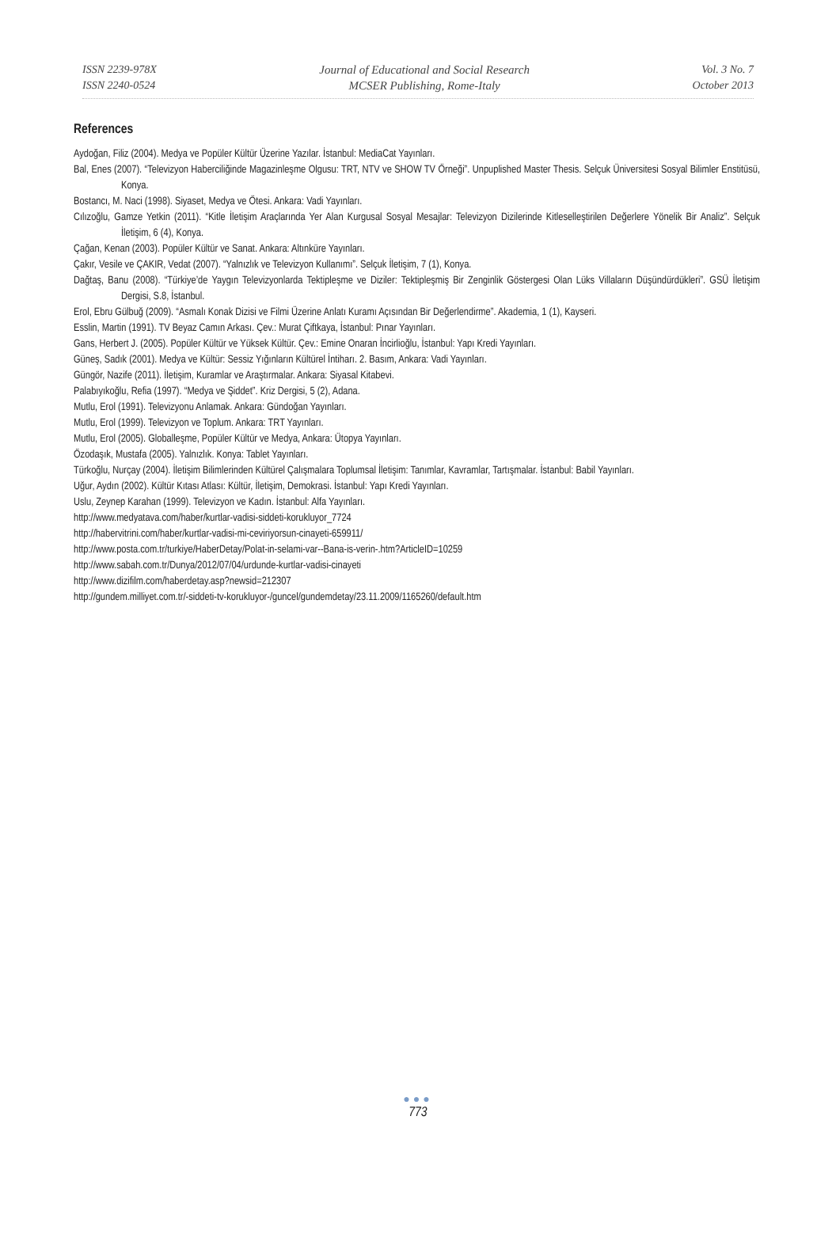ISSN 2239-978X
ISSN 2240-0524
Journal of Educational and Social Research
MCSER Publishing, Rome-Italy
Vol. 3 No. 7
October 2013
References
Aydoğan, Filiz (2004). Medya ve Popüler Kültür Üzerine Yazılar. İstanbul: MediaCat Yayınları.
Bal, Enes (2007). “Televizyon Haberciliğinde Magazinleşme Olgusu: TRT, NTV ve SHOW TV Örneği”. Unpuplished Master Thesis. Selçuk Üniversitesi Sosyal Bilimler Enstitüsü, Konya.
Bostancı, M. Naci (1998). Siyaset, Medya ve Ötesi. Ankara: Vadi Yayınları.
Cılızoğlu, Gamze Yetkin (2011). “Kitle İletişim Araçlarında Yer Alan Kurgusal Sosyal Mesajlar: Televizyon Dizilerinde Kitleselleştirilen Değerlere Yönelik Bir Analiz”. Selçuk İletişim, 6 (4), Konya.
Çağan, Kenan (2003). Popüler Kültür ve Sanat. Ankara: Altınküre Yayınları.
Çakır, Vesile ve ÇAKIR, Vedat (2007). “Yalnızlık ve Televizyon Kullanımı”. Selçuk İletişim, 7 (1), Konya.
Dağtaş, Banu (2008). “Türkiye’de Yaygın Televizyonlarda Tektipleşme ve Diziler: Tektipleşmiş Bir Zenginlik Göstergesi Olan Lüks Villaların Düşündürdükleri”. GSÜ İletişim Dergisi, S.8, İstanbul.
Erol, Ebru Gülbuğ (2009). “Asmalı Konak Dizisi ve Filmi Üzerine Anlatı Kuramı Açısından Bir Değerlendirme”. Akademia, 1 (1), Kayseri.
Esslin, Martin (1991). TV Beyaz Camın Arkası. Çev.: Murat Çiftkaya, İstanbul: Pınar Yayınları.
Gans, Herbert J. (2005). Popüler Kültür ve Yüksek Kültür. Çev.: Emine Onaran İncirlioğlu, İstanbul: Yapı Kredi Yayınları.
Güneş, Sadık (2001). Medya ve Kültür: Sessiz Yığınların Kültürel İntiharı. 2. Basım, Ankara: Vadi Yayınları.
Güngör, Nazife (2011). İletişim, Kuramlar ve Araştırmalar. Ankara: Siyasal Kitabevi.
Palabıyıkoğlu, Refia (1997). “Medya ve Şiddet”. Kriz Dergisi, 5 (2), Adana.
Mutlu, Erol (1991). Televizyonu Anlamak. Ankara: Gündoğan Yayınları.
Mutlu, Erol (1999). Televizyon ve Toplum. Ankara: TRT Yayınları.
Mutlu, Erol (2005). Globalleşme, Popüler Kültür ve Medya, Ankara: Ütopya Yayınları.
Özodaşık, Mustafa (2005). Yalnızlık. Konya: Tablet Yayınları.
Türkoğlu, Nurçay (2004). İletişim Bilimlerinden Kültürel Çalışmalara Toplumsal İletişim: Tanımlar, Kavramlar, Tartışmalar. İstanbul: Babil Yayınları.
Uğur, Aydın (2002). Kültür Kıtası Atlası: Kültür, İletişim, Demokrasi. İstanbul: Yapı Kredi Yayınları.
Uslu, Zeynep Karahan (1999). Televizyon ve Kadın. İstanbul: Alfa Yayınları.
http://www.medyatava.com/haber/kurtlar-vadisi-siddeti-korukluyor_7724
http://habervitrini.com/haber/kurtlar-vadisi-mi-ceviriyorsun-cinayeti-659911/
http://www.posta.com.tr/turkiye/HaberDetay/Polat-in-selami-var--Bana-is-verin-.htm?ArticleID=10259
http://www.sabah.com.tr/Dunya/2012/07/04/urdunde-kurtlar-vadisi-cinayeti
http://www.dizifilm.com/haberdetay.asp?newsid=212307
http://gundem.milliyet.com.tr/-siddeti-tv-korukluyor-/guncel/gundemdetay/23.11.2009/1165260/default.htm
●●●
773